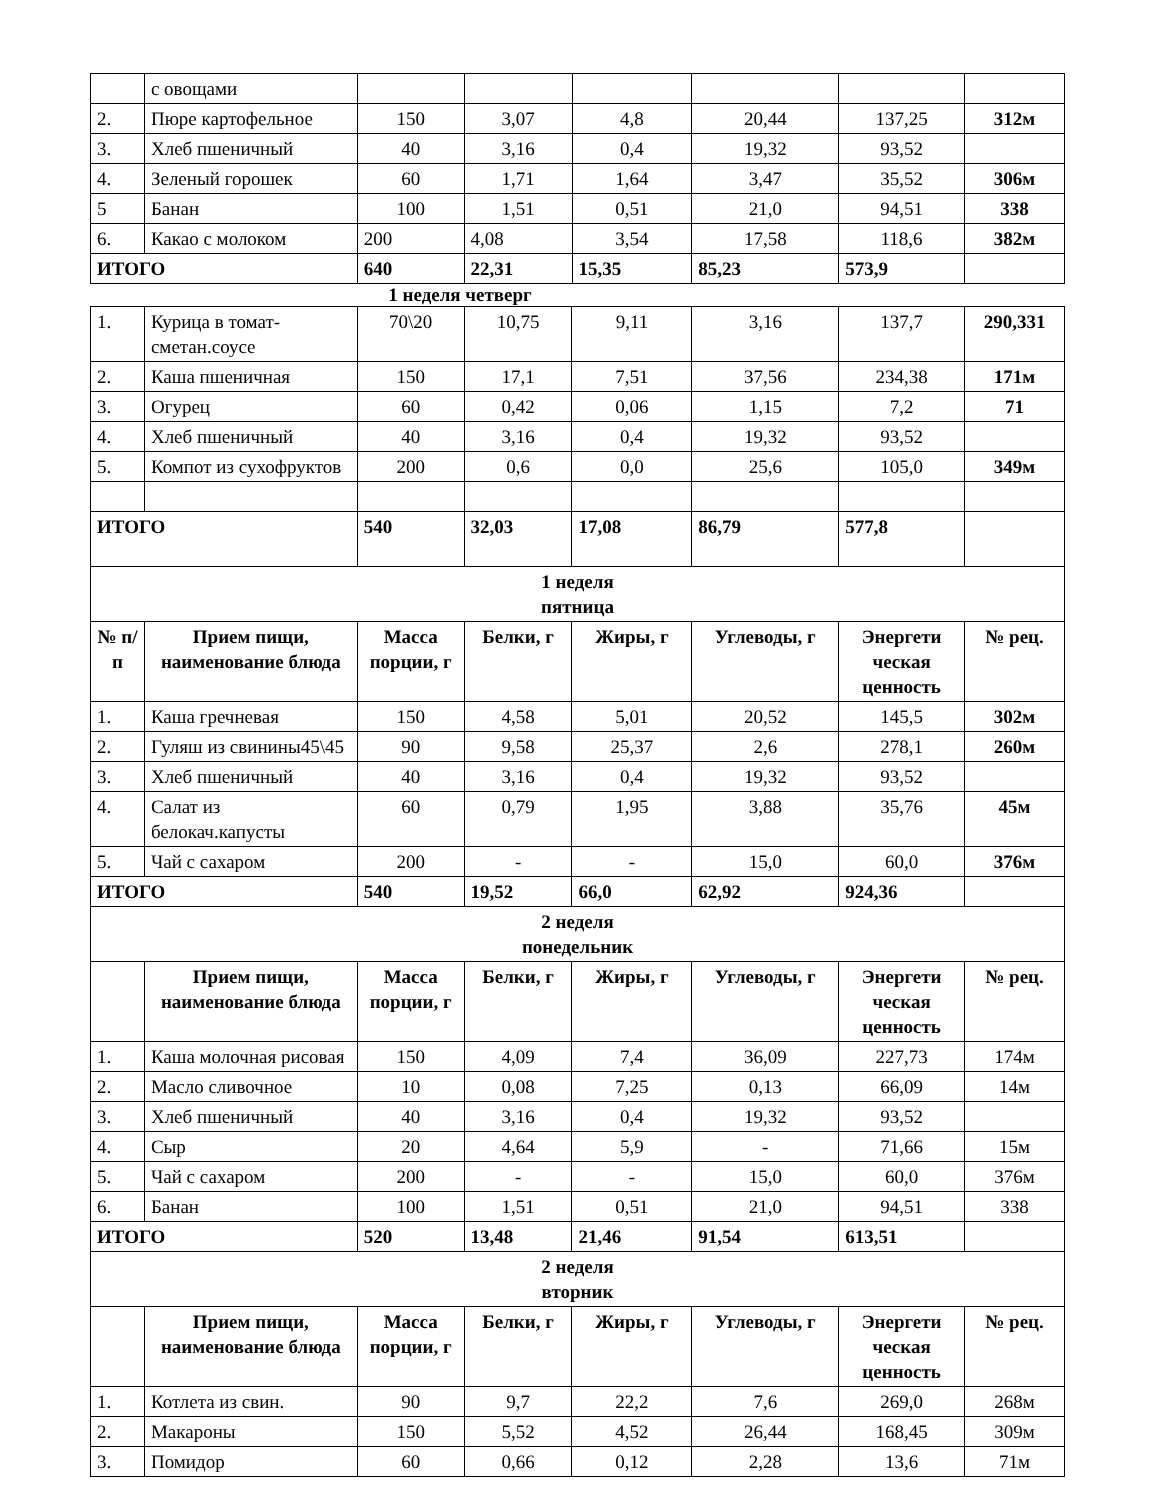| | с овощами | | | | | | |
| 2. | Пюре картофельное | 150 | 3,07 | 4,8 | 20,44 | 137,25 | 312м |
| 3. | Хлеб пшеничный | 40 | 3,16 | 0,4 | 19,32 | 93,52 | |
| 4. | Зеленый горошек | 60 | 1,71 | 1,64 | 3,47 | 35,52 | 306м |
| 5 | Банан | 100 | 1,51 | 0,51 | 21,0 | 94,51 | 338 |
| 6. | Какао с молоком | 200 | 4,08 | 3,54 | 17,58 | 118,6 | 382м |
| ИТОГО | | 640 | 22,31 | 15,35 | 85,23 | 573,9 | |
1 неделя четверг
| 1. | Курица в томат-сметан.соусе | 70\20 | 10,75 | 9,11 | 3,16 | 137,7 | 290,331 |
| 2. | Каша пшеничная | 150 | 17,1 | 7,51 | 37,56 | 234,38 | 171м |
| 3. | Огурец | 60 | 0,42 | 0,06 | 1,15 | 7,2 | 71 |
| 4. | Хлеб пшеничный | 40 | 3,16 | 0,4 | 19,32 | 93,52 | |
| 5. | Компот из сухофруктов | 200 | 0,6 | 0,0 | 25,6 | 105,0 | 349м |
| ИТОГО | | 540 | 32,03 | 17,08 | 86,79 | 577,8 | |
| 1 неделя пятница | | | | | | | |
| № п/п | Прием пищи, наименование блюда | Масса порции, г | Белки, г | Жиры, г | Углеводы, г | Энергети ческая ценность | № рец. |
| 1. | Каша гречневая | 150 | 4,58 | 5,01 | 20,52 | 145,5 | 302м |
| 2. | Гуляш из свинины45\45 | 90 | 9,58 | 25,37 | 2,6 | 278,1 | 260м |
| 3. | Хлеб пшеничный | 40 | 3,16 | 0,4 | 19,32 | 93,52 | |
| 4. | Салат из белокач.капусты | 60 | 0,79 | 1,95 | 3,88 | 35,76 | 45м |
| 5. | Чай с сахаром | 200 | - | - | 15,0 | 60,0 | 376м |
| ИТОГО | | 540 | 19,52 | 66,0 | 62,92 | 924,36 | |
| 2 неделя понедельник | | | | | | | |
| | Прием пищи, наименование блюда | Масса порции, г | Белки, г | Жиры, г | Углеводы, г | Энергети ческая ценность | № рец. |
| 1. | Каша молочная рисовая | 150 | 4,09 | 7,4 | 36,09 | 227,73 | 174м |
| 2. | Масло сливочное | 10 | 0,08 | 7,25 | 0,13 | 66,09 | 14м |
| 3. | Хлеб пшеничный | 40 | 3,16 | 0,4 | 19,32 | 93,52 | |
| 4. | Сыр | 20 | 4,64 | 5,9 | - | 71,66 | 15м |
| 5. | Чай с сахаром | 200 | - | - | 15,0 | 60,0 | 376м |
| 6. | Банан | 100 | 1,51 | 0,51 | 21,0 | 94,51 | 338 |
| ИТОГО | | 520 | 13,48 | 21,46 | 91,54 | 613,51 | |
| 2 неделя вторник | | | | | | | |
| | Прием пищи, наименование блюда | Масса порции, г | Белки, г | Жиры, г | Углеводы, г | Энергети ческая ценность | № рец. |
| 1. | Котлета из свин. | 90 | 9,7 | 22,2 | 7,6 | 269,0 | 268м |
| 2. | Макароны | 150 | 5,52 | 4,52 | 26,44 | 168,45 | 309м |
| 3. | Помидор | 60 | 0,66 | 0,12 | 2,28 | 13,6 | 71м |